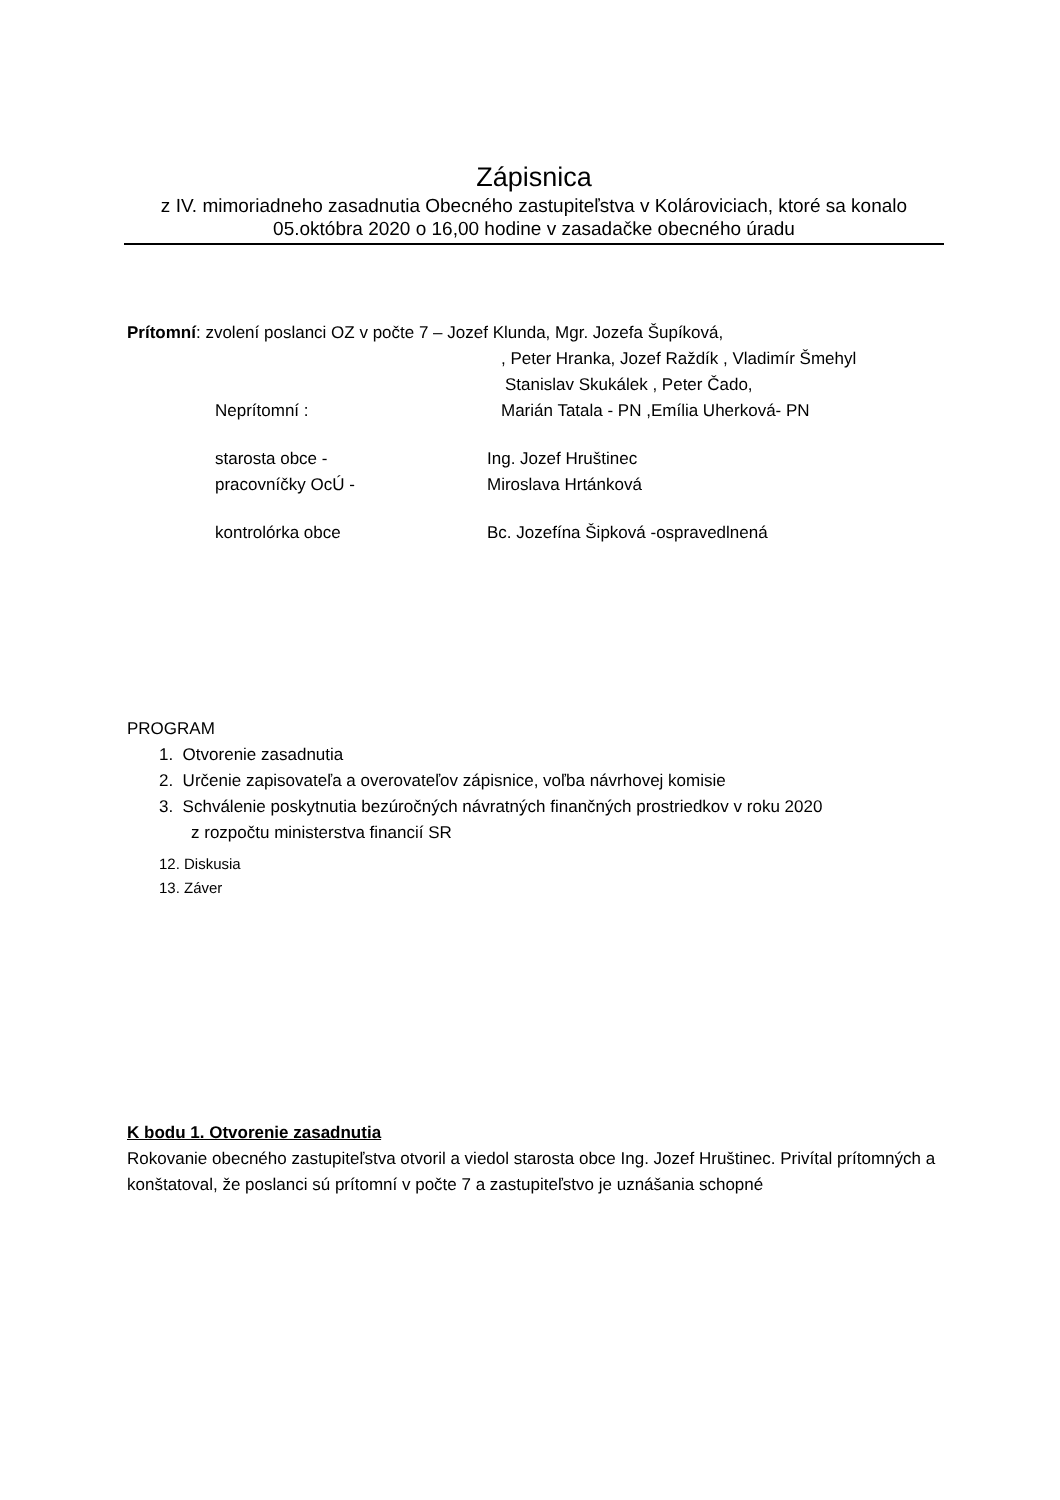Zápisnica
z IV. mimoriadneho zasadnutia Obecného zastupiteľstva v Kolároviciach, ktoré sa konalo
05.októbra 2020 o 16,00 hodine v zasadačke obecného úradu
Prítomní: zvolení poslanci OZ v počte 7 – Jozef Klunda, Mgr. Jozefa Šupíková,
, Peter Hranka, Jozef Raždík , Vladimír Šmehyl
Stanislav Skukálek , Peter Čado,
Neprítomní : Marián Tatala - PN ,Emília Uherková- PN
starosta obce - Ing. Jozef Hruštinec
pracovníčky OcÚ - Miroslava Hrtánková
kontrolórka obce Bc. Jozefína Šipková -ospravedlnená
PROGRAM
1. Otvorenie zasadnutia
2. Určenie zapisovateľa a overovateľov zápisnice, voľba návrhovej komisie
3. Schválenie poskytnutia bezúročných návratných finančných prostriedkov v roku 2020
z rozpočtu ministerstva financií SR
12. Diskusia
13. Záver
K bodu 1. Otvorenie zasadnutia
Rokovanie obecného zastupiteľstva otvoril a viedol starosta obce Ing. Jozef Hruštinec. Privítal prítomných a konštatoval, že poslanci sú prítomní v počte 7 a zastupiteľstvo je uznášania schopné